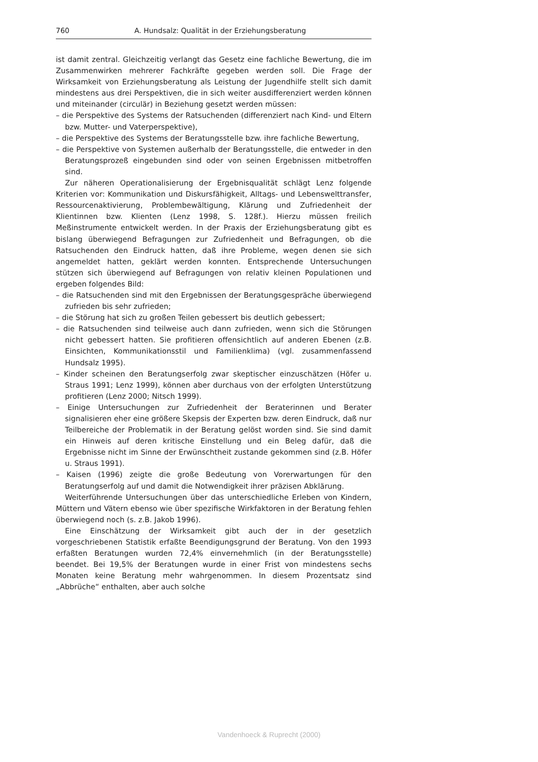760 A. Hundsalz: Qualität in der Erziehungsberatung
ist damit zentral. Gleichzeitig verlangt das Gesetz eine fachliche Bewertung, die im Zusammenwirken mehrerer Fachkräfte gegeben werden soll. Die Frage der Wirksamkeit von Erziehungsberatung als Leistung der Jugendhilfe stellt sich damit mindestens aus drei Perspektiven, die in sich weiter ausdifferenziert werden können und miteinander (circulär) in Beziehung gesetzt werden müssen:
– die Perspektive des Systems der Ratsuchenden (differenziert nach Kind- und Eltern bzw. Mutter- und Vaterperspektive),
– die Perspektive des Systems der Beratungsstelle bzw. ihre fachliche Bewertung,
– die Perspektive von Systemen außerhalb der Beratungsstelle, die entweder in den Beratungsprozeß eingebunden sind oder von seinen Ergebnissen mitbetroffen sind.
Zur näheren Operationalisierung der Ergebnisqualität schlägt Lenz folgende Kriterien vor: Kommunikation und Diskursfähigkeit, Alltags- und Lebenswelttransfer, Ressourcenaktivierung, Problembewältigung, Klärung und Zufriedenheit der Klientinnen bzw. Klienten (Lenz 1998, S. 128f.). Hierzu müssen freilich Meßinstrumente entwickelt werden. In der Praxis der Erziehungsberatung gibt es bislang überwiegend Befragungen zur Zufriedenheit und Befragungen, ob die Ratsuchenden den Eindruck hatten, daß ihre Probleme, wegen denen sie sich angemeldet hatten, geklärt werden konnten. Entsprechende Untersuchungen stützen sich überwiegend auf Befragungen von relativ kleinen Populationen und ergeben folgendes Bild:
– die Ratsuchenden sind mit den Ergebnissen der Beratungsgespräche überwiegend zufrieden bis sehr zufrieden;
– die Störung hat sich zu großen Teilen gebessert bis deutlich gebessert;
– die Ratsuchenden sind teilweise auch dann zufrieden, wenn sich die Störungen nicht gebessert hatten. Sie profitieren offensichtlich auf anderen Ebenen (z.B. Einsichten, Kommunikationsstil und Familienklima) (vgl. zusammenfassend Hundsalz 1995).
– Kinder scheinen den Beratungserfolg zwar skeptischer einzuschätzen (Höfer u. Straus 1991; Lenz 1999), können aber durchaus von der erfolgten Unterstützung profitieren (Lenz 2000; Nitsch 1999).
– Einige Untersuchungen zur Zufriedenheit der Beraterinnen und Berater signalisieren eher eine größere Skepsis der Experten bzw. deren Eindruck, daß nur Teilbereiche der Problematik in der Beratung gelöst worden sind. Sie sind damit ein Hinweis auf deren kritische Einstellung und ein Beleg dafür, daß die Ergebnisse nicht im Sinne der Erwünschtheit zustande gekommen sind (z.B. Höfer u. Straus 1991).
– Kaisen (1996) zeigte die große Bedeutung von Vorerwartungen für den Beratungserfolg auf und damit die Notwendigkeit ihrer präzisen Abklärung.
Weiterführende Untersuchungen über das unterschiedliche Erleben von Kindern, Müttern und Vätern ebenso wie über spezifische Wirkfaktoren in der Beratung fehlen überwiegend noch (s. z.B. Jakob 1996).
Eine Einschätzung der Wirksamkeit gibt auch der in der gesetzlich vorgeschriebenen Statistik erfaßte Beendigungsgrund der Beratung. Von den 1993 erfaßten Beratungen wurden 72,4% einvernehmlich (in der Beratungsstelle) beendet. Bei 19,5% der Beratungen wurde in einer Frist von mindestens sechs Monaten keine Beratung mehr wahrgenommen. In diesem Prozentsatz sind „Abbrüche“ enthalten, aber auch solche
Vandenhoeck & Ruprecht (2000)